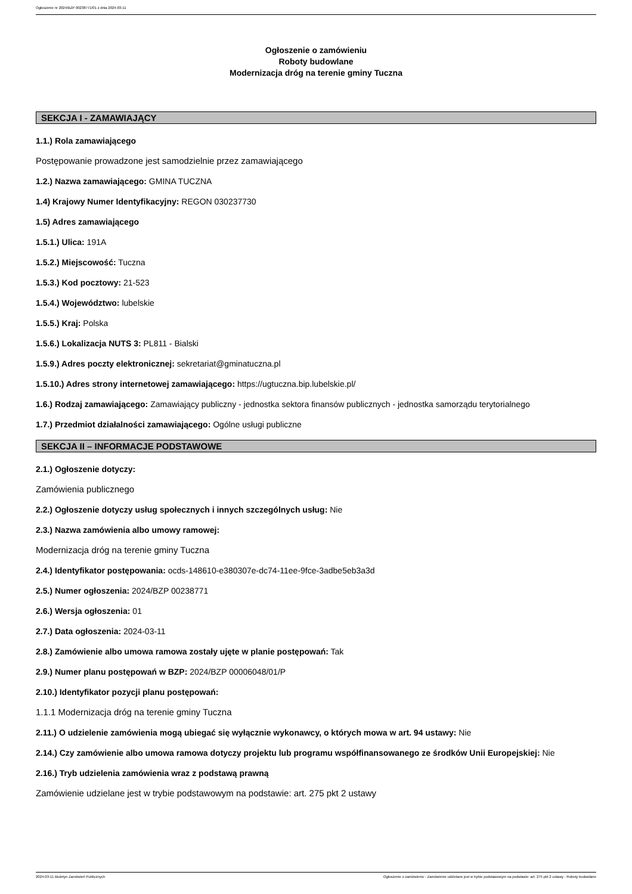Ogłoszenie nr 2024/BZP 00238771/01 z dnia 2024-03-11
Ogłoszenie o zamówieniu
Roboty budowlane
Modernizacja dróg na terenie gminy Tuczna
SEKCJA I - ZAMAWIAJĄCY
1.1.) Rola zamawiającego
Postępowanie prowadzone jest samodzielnie przez zamawiającego
1.2.) Nazwa zamawiającego: GMINA TUCZNA
1.4) Krajowy Numer Identyfikacyjny: REGON 030237730
1.5) Adres zamawiającego
1.5.1.) Ulica: 191A
1.5.2.) Miejscowość: Tuczna
1.5.3.) Kod pocztowy: 21-523
1.5.4.) Województwo: lubelskie
1.5.5.) Kraj: Polska
1.5.6.) Lokalizacja NUTS 3: PL811 - Bialski
1.5.9.) Adres poczty elektronicznej: sekretariat@gminatuczna.pl
1.5.10.) Adres strony internetowej zamawiającego: https://ugtuczna.bip.lubelskie.pl/
1.6.) Rodzaj zamawiającego: Zamawiający publiczny - jednostka sektora finansów publicznych - jednostka samorządu terytorialnego
1.7.) Przedmiot działalności zamawiającego: Ogólne usługi publiczne
SEKCJA II – INFORMACJE PODSTAWOWE
2.1.) Ogłoszenie dotyczy:
Zamówienia publicznego
2.2.) Ogłoszenie dotyczy usług społecznych i innych szczególnych usług: Nie
2.3.) Nazwa zamówienia albo umowy ramowej:
Modernizacja dróg na terenie gminy Tuczna
2.4.) Identyfikator postępowania: ocds-148610-e380307e-dc74-11ee-9fce-3adbe5eb3a3d
2.5.) Numer ogłoszenia: 2024/BZP 00238771
2.6.) Wersja ogłoszenia: 01
2.7.) Data ogłoszenia: 2024-03-11
2.8.) Zamówienie albo umowa ramowa zostały ujęte w planie postępowań: Tak
2.9.) Numer planu postępowań w BZP: 2024/BZP 00006048/01/P
2.10.) Identyfikator pozycji planu postępowań:
1.1.1 Modernizacja dróg na terenie gminy Tuczna
2.11.) O udzielenie zamówienia mogą ubiegać się wyłącznie wykonawcy, o których mowa w art. 94 ustawy: Nie
2.14.) Czy zamówienie albo umowa ramowa dotyczy projektu lub programu współfinansowanego ze środków Unii Europejskiej: Nie
2.16.) Tryb udzielenia zamówienia wraz z podstawą prawną
Zamówienie udzielane jest w trybie podstawowym na podstawie: art. 275 pkt 2 ustawy
2024-03-11 Biuletyn Zamówień Publicznych Ogłoszenie o zamówieniu - Zamówienie udzielane jest w trybie podstawowym na podstawie: art. 275 pkt 2 ustawy - Roboty budowlane